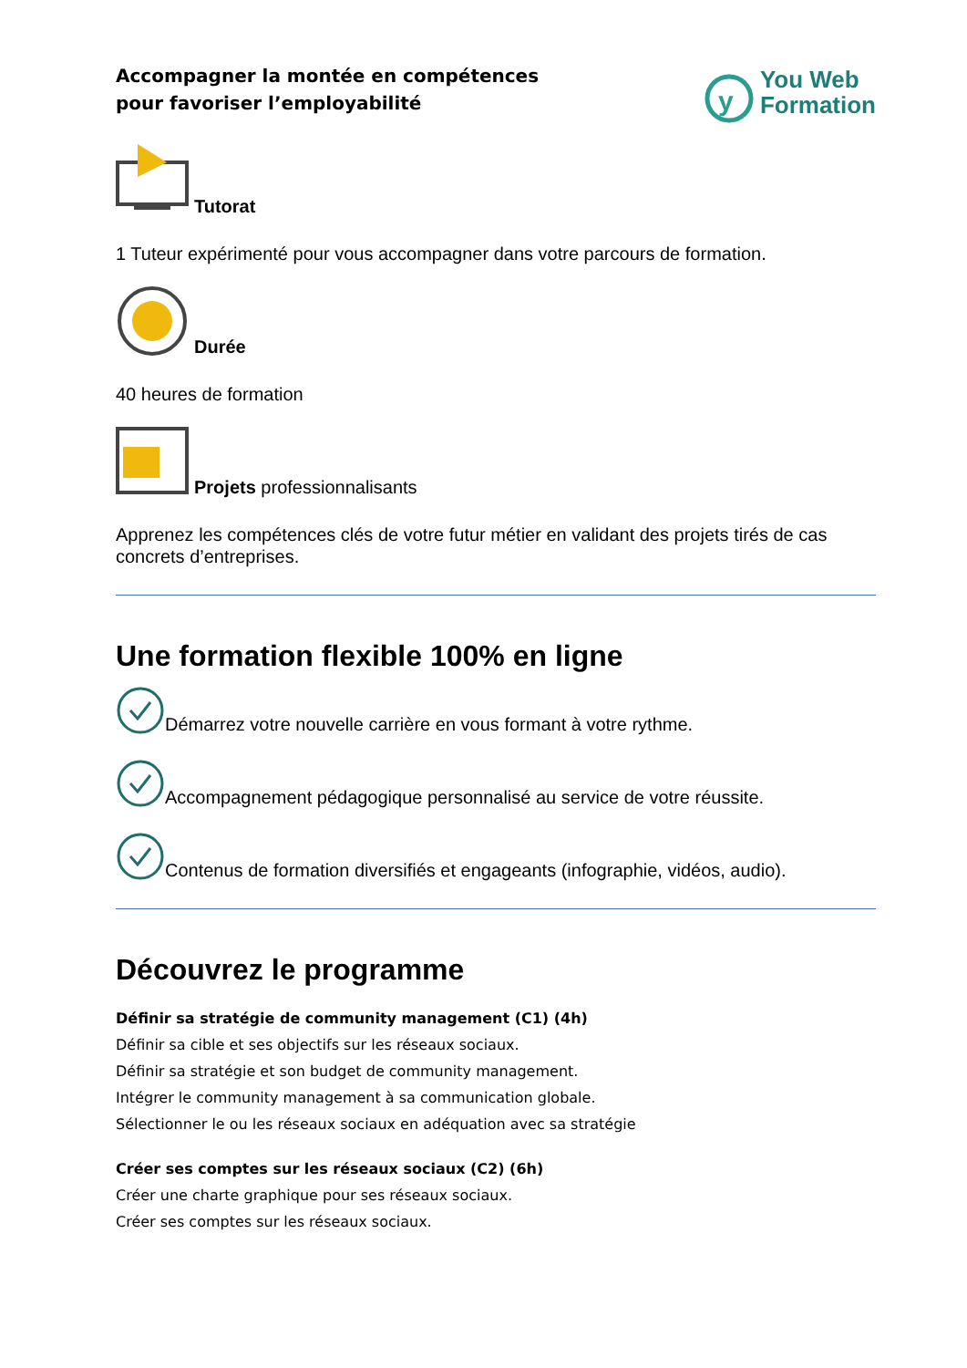Accompagner la montée en compétences
pour favoriser l’employabilité
y
You Web
Formation
Tutorat
1 Tuteur expérimenté pour vous accompagner dans votre parcours de formation.
Durée
40 heures de formation
Projets professionnalisants
Apprenez les compétences clés de votre futur métier en validant des projets tirés de cas concrets d’entreprises.
Une formation flexible 100% en ligne
Démarrez votre nouvelle carrière en vous formant à votre rythme.
Accompagnement pédagogique personnalisé au service de votre réussite.
Contenus de formation diversifiés et engageants (infographie, vidéos, audio).
Découvrez le programme
Définir sa stratégie de community management (C1) (4h)
Définir sa cible et ses objectifs sur les réseaux sociaux.
Définir sa stratégie et son budget de community management.
Intégrer le community management à sa communication globale.
Sélectionner le ou les réseaux sociaux en adéquation avec sa stratégie
Créer ses comptes sur les réseaux sociaux (C2) (6h)
Créer une charte graphique pour ses réseaux sociaux.
Créer ses comptes sur les réseaux sociaux.